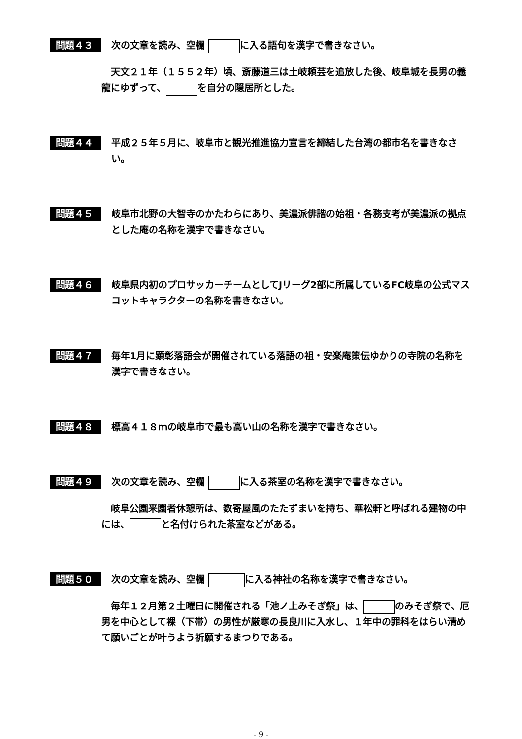問題４３
次の文章を読み、空欄 に入る語句を漢字で書きなさい。
　天文２１年（１５５２年）頃、斎藤道三は土岐頼芸を追放した後、岐阜城を長男の義龍にゆずって、 を自分の隠居所とした。
問題４４
平成２５年５月に、岐阜市と観光推進協力宣言を締結した台湾の都市名を書きなさい。
問題４５
岐阜市北野の大智寺のかたわらにあり、美濃派俳諧の始祖・各務支考が美濃派の拠点とした庵の名称を漢字で書きなさい。
問題４６
岐阜県内初のプロサッカーチームとしてJリーグ2部に所属しているFC岐阜の公式マスコットキャラクターの名称を書きなさい。
問題４７
毎年1月に顕彰落語会が開催されている落語の祖・安楽庵策伝ゆかりの寺院の名称を漢字で書きなさい。
問題４８
標高４１８ｍの岐阜市で最も高い山の名称を漢字で書きなさい。
問題４９
次の文章を読み、空欄 に入る茶室の名称を漢字で書きなさい。
　岐阜公園来園者休憩所は、数寄屋風のたたずまいを持ち、華松軒と呼ばれる建物の中には、 と名付けられた茶室などがある。
問題５０
次の文章を読み、空欄 に入る神社の名称を漢字で書きなさい。
　毎年１２月第２土曜日に開催される「池ノ上みそぎ祭」は、 のみそぎ祭で、厄男を中心として裸（下帯）の男性が厳寒の長良川に入水し、１年中の罪科をはらい清めて願いごとが叶うよう祈願するまつりである。
- 9 -